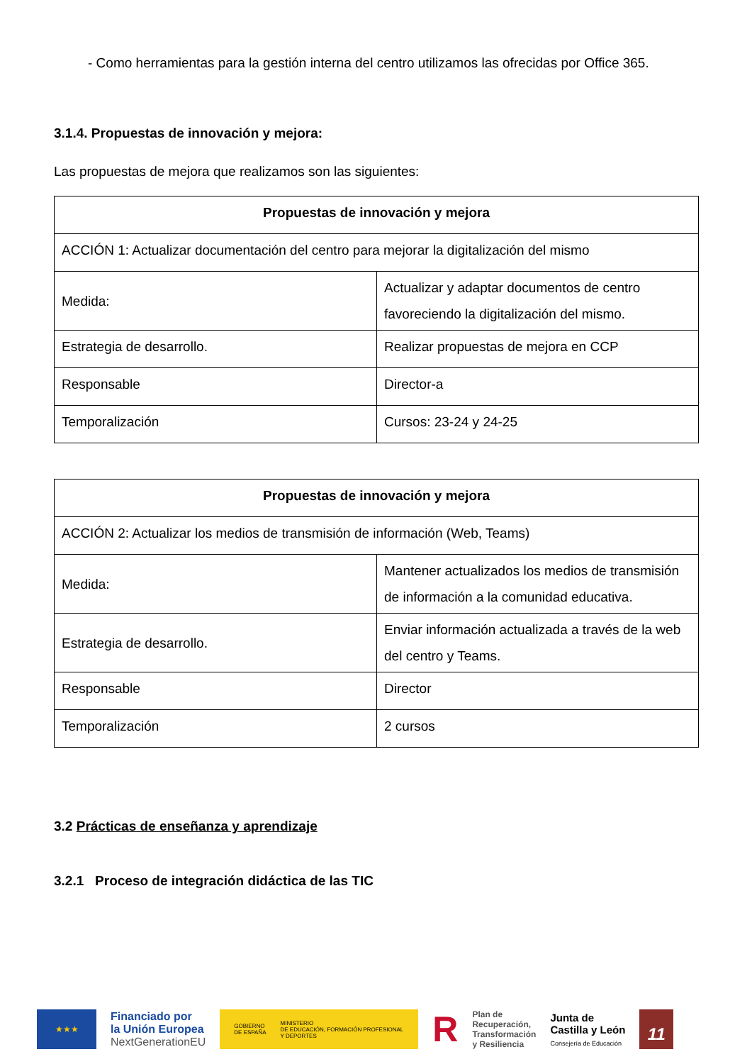- Como herramientas para la gestión interna del centro utilizamos las ofrecidas por Office 365.
3.1.4. Propuestas de innovación y mejora:
Las propuestas de mejora que realizamos son las siguientes:
| Propuestas de innovación y mejora | |
| --- | --- |
| ACCIÓN 1: Actualizar documentación del centro para mejorar la digitalización del mismo | |
| Medida: | Actualizar y adaptar documentos de centro favoreciendo la digitalización del mismo. |
| Estrategia de desarrollo. | Realizar propuestas de mejora en CCP |
| Responsable | Director-a |
| Temporalización | Cursos: 23-24 y 24-25 |
| Propuestas de innovación y mejora | |
| --- | --- |
| ACCIÓN 2: Actualizar los medios de transmisión de información (Web, Teams) | |
| Medida: | Mantener actualizados los medios de transmisión de información a la comunidad educativa. |
| Estrategia de desarrollo. | Enviar información actualizada a través de la web del centro y Teams. |
| Responsable | Director |
| Temporalización | 2 cursos |
3.2 Prácticas de enseñanza y aprendizaje
3.2.1 Proceso de integración didáctica de las TIC
★★★
Financiado por
la Unión Europea
NextGenerationEU
GOBIERNO
DE ESPAÑA MINISTERIO
DE EDUCACIÓN, FORMACIÓN PROFESIONAL
Y DEPORTES
R
Plan de
Recuperación,
Transformación
y Resiliencia
Junta de
Castilla y León
Consejería de Educación
11